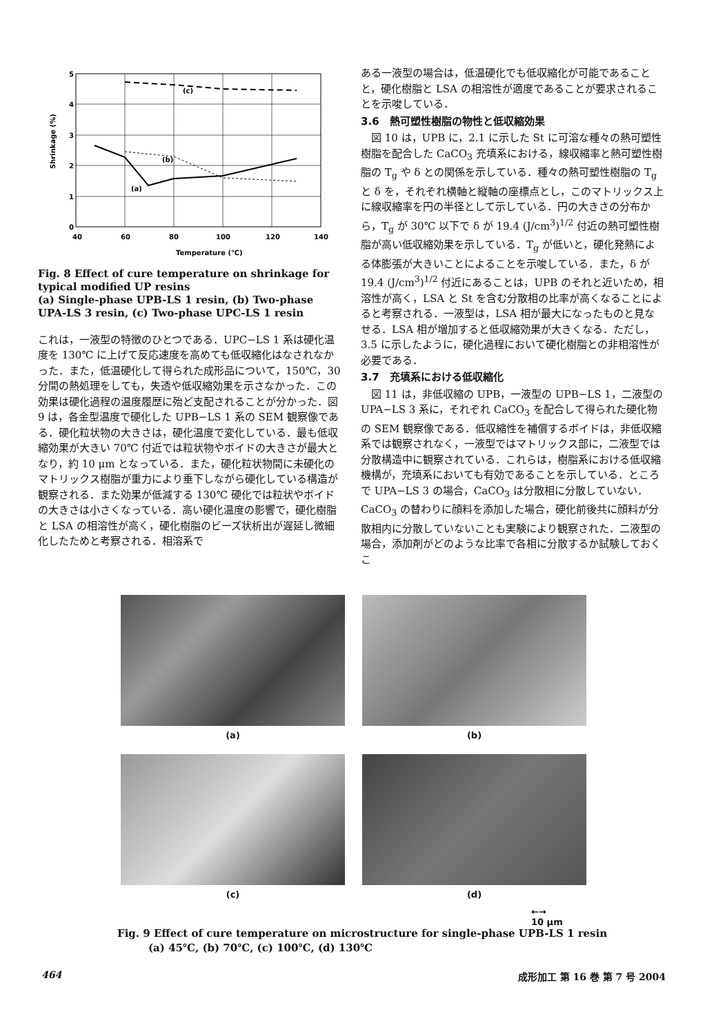5
4
3
2
1
0
40
60
80
100
120
140
(c)
(b)
(a)
Temperature (℃)
Shrinkage (%)
Fig. 8 Effect of cure temperature on shrinkage for typical modified UP resins
(a) Single-phase UPB-LS 1 resin, (b) Two-phase UPA-LS 3 resin, (c) Two-phase UPC-LS 1 resin
これは，一液型の特徴のひとつである．UPC−LS 1 系は硬化温度を 130℃ に上げて反応速度を高めても低収縮化はなされなかった．また，低温硬化して得られた成形品について，150℃，30 分間の熱処理をしても，失透や低収縮効果を示さなかった．この効果は硬化過程の温度履歴に殆ど支配されることが分かった．図 9 は，各金型温度で硬化した UPB−LS 1 系の SEM 観察像である．硬化粒状物の大きさは，硬化温度で変化している．最も低収縮効果が大きい 70℃ 付近では粒状物やボイドの大きさが最大となり，約 10 μm となっている．また，硬化粒状物間に未硬化のマトリックス樹脂が重力により垂下しながら硬化している構造が観察される．また効果が低減する 130℃ 硬化では粒状やボイドの大きさは小さくなっている．高い硬化温度の影響で，硬化樹脂と LSA の相溶性が高く，硬化樹脂のビーズ状析出が遅延し微細化したためと考察される．相溶系で
ある一液型の場合は，低温硬化でも低収縮化が可能であることと，硬化樹脂と LSA の相溶性が適度であることが要求されることを示唆している．
3.6　熱可塑性樹脂の物性と低収縮効果
図 10 は，UPB に，2.1 に示した St に可溶な種々の熱可塑性樹脂を配合した CaCO<sub>3</sub> 充填系における，線収縮率と熱可塑性樹脂の T<sub>g</sub> や δ との関係を示している．種々の熱可塑性樹脂の T<sub>g</sub> と δ を，それぞれ横軸と縦軸の座標点とし，このマトリックス上に線収縮率を円の半径として示している．円の大きさの分布から，T<sub>g</sub> が 30℃ 以下で δ が 19.4 (J/cm<sup>3</sup>)<sup>1/2</sup> 付近の熱可塑性樹脂が高い低収縮効果を示している．T<sub>g</sub> が低いと，硬化発熱による体膨張が大きいことによることを示唆している．また，δ が 19.4 (J/cm<sup>3</sup>)<sup>1/2</sup> 付近にあることは，UPB のそれと近いため，相溶性が高く，LSA と St を含む分散相の比率が高くなることによると考察される．一液型は，LSA 相が最大になったものと見なせる．LSA 相が増加すると低収縮効果が大きくなる．ただし，3.5 に示したように，硬化過程において硬化樹脂との非相溶性が必要である．
3.7　充填系における低収縮化
図 11 は，非低収縮の UPB，一液型の UPB−LS 1，二液型の UPA−LS 3 系に，それぞれ CaCO<sub>3</sub> を配合して得られた硬化物の SEM 観察像である．低収縮性を補償するボイドは，非低収縮系では観察されなく，一液型ではマトリックス部に，二液型では分散構造中に観察されている．これらは，樹脂系における低収縮機構が，充填系においても有効であることを示している．ところで UPA−LS 3 の場合，CaCO<sub>3</sub> は分散相に分散していない．CaCO<sub>3</sub> の替わりに顔料を添加した場合，硬化前後共に顔料が分散相内に分散していないことも実験により観察された．二液型の場合，添加剤がどのような比率で各相に分散するか試験しておくこ
(a)
(b)
(c)
(d)
←→
10 μm
Fig. 9 Effect of cure temperature on microstructure for single-phase UPB-LS 1 resin
　　　(a) 45℃, (b) 70℃, (c) 100℃, (d) 130℃
464 成形加工 第 16 巻 第 7 号 2004